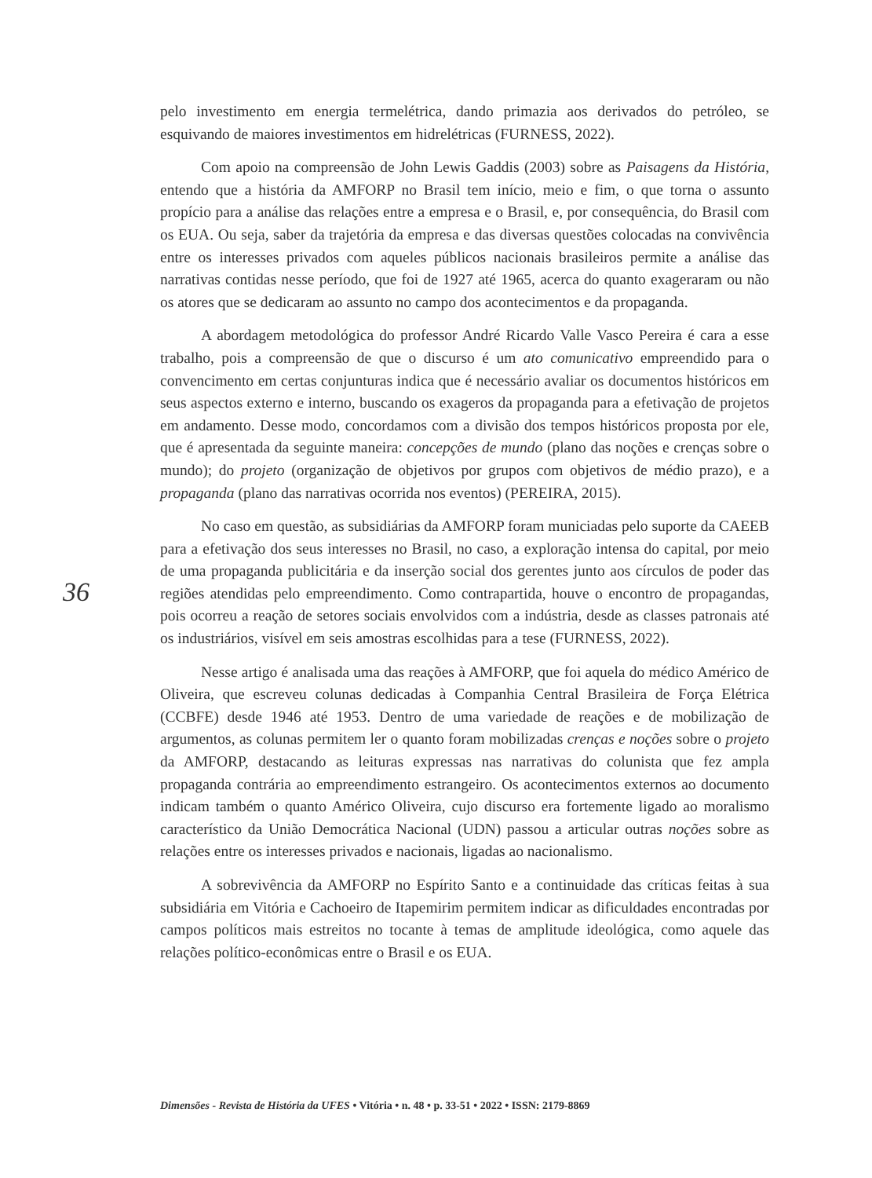pelo investimento em energia termelétrica, dando primazia aos derivados do petróleo, se esquivando de maiores investimentos em hidrelétricas (FURNESS, 2022).
Com apoio na compreensão de John Lewis Gaddis (2003) sobre as Paisagens da História, entendo que a história da AMFORP no Brasil tem início, meio e fim, o que torna o assunto propício para a análise das relações entre a empresa e o Brasil, e, por consequência, do Brasil com os EUA. Ou seja, saber da trajetória da empresa e das diversas questões colocadas na convivência entre os interesses privados com aqueles públicos nacionais brasileiros permite a análise das narrativas contidas nesse período, que foi de 1927 até 1965, acerca do quanto exageraram ou não os atores que se dedicaram ao assunto no campo dos acontecimentos e da propaganda.
A abordagem metodológica do professor André Ricardo Valle Vasco Pereira é cara a esse trabalho, pois a compreensão de que o discurso é um ato comunicativo empreendido para o convencimento em certas conjunturas indica que é necessário avaliar os documentos históricos em seus aspectos externo e interno, buscando os exageros da propaganda para a efetivação de projetos em andamento. Desse modo, concordamos com a divisão dos tempos históricos proposta por ele, que é apresentada da seguinte maneira: concepções de mundo (plano das noções e crenças sobre o mundo); do projeto (organização de objetivos por grupos com objetivos de médio prazo), e a propaganda (plano das narrativas ocorrida nos eventos) (PEREIRA, 2015).
No caso em questão, as subsidiárias da AMFORP foram municiadas pelo suporte da CAEEB para a efetivação dos seus interesses no Brasil, no caso, a exploração intensa do capital, por meio de uma propaganda publicitária e da inserção social dos gerentes junto aos círculos de poder das regiões atendidas pelo empreendimento. Como contrapartida, houve o encontro de propagandas, pois ocorreu a reação de setores sociais envolvidos com a indústria, desde as classes patronais até os industriários, visível em seis amostras escolhidas para a tese (FURNESS, 2022).
Nesse artigo é analisada uma das reações à AMFORP, que foi aquela do médico Américo de Oliveira, que escreveu colunas dedicadas à Companhia Central Brasileira de Força Elétrica (CCBFE) desde 1946 até 1953. Dentro de uma variedade de reações e de mobilização de argumentos, as colunas permitem ler o quanto foram mobilizadas crenças e noções sobre o projeto da AMFORP, destacando as leituras expressas nas narrativas do colunista que fez ampla propaganda contrária ao empreendimento estrangeiro. Os acontecimentos externos ao documento indicam também o quanto Américo Oliveira, cujo discurso era fortemente ligado ao moralismo característico da União Democrática Nacional (UDN) passou a articular outras noções sobre as relações entre os interesses privados e nacionais, ligadas ao nacionalismo.
A sobrevivência da AMFORP no Espírito Santo e a continuidade das críticas feitas à sua subsidiária em Vitória e Cachoeiro de Itapemirim permitem indicar as dificuldades encontradas por campos políticos mais estreitos no tocante à temas de amplitude ideológica, como aquele das relações político-econômicas entre o Brasil e os EUA.
36
Dimensões - Revista de História da UFES • Vitória • n. 48 • p. 33-51 • 2022 • ISSN: 2179-8869